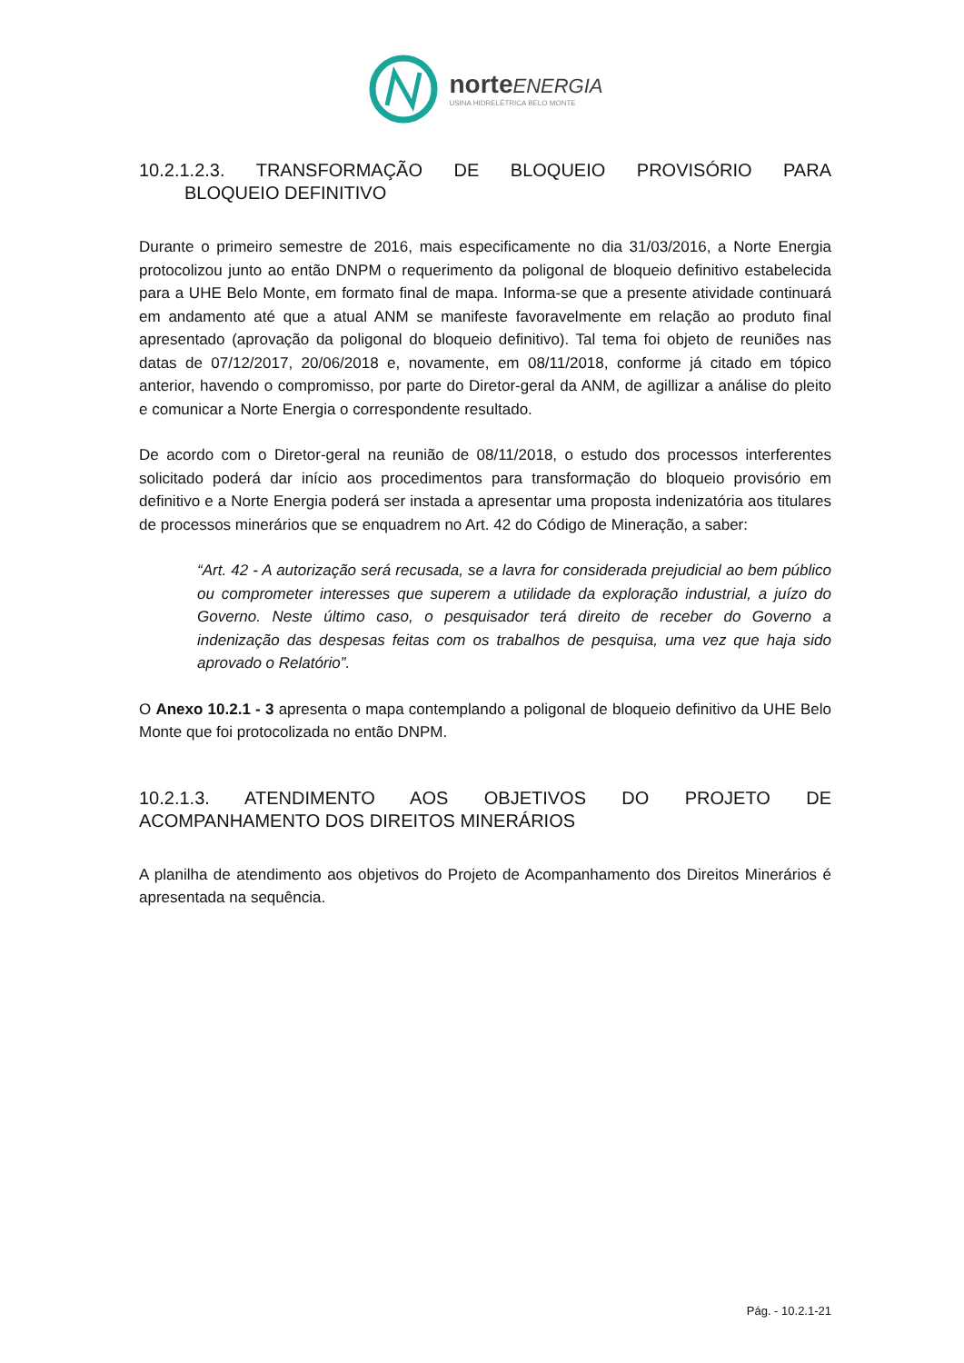norteENERGIA
USINA HIDRELÉTRICA BELO MONTE
10.2.1.2.3. TRANSFORMAÇÃO DE BLOQUEIO PROVISÓRIO PARA
BLOQUEIO DEFINITIVO
Durante o primeiro semestre de 2016, mais especificamente no dia 31/03/2016, a Norte Energia protocolizou junto ao então DNPM o requerimento da poligonal de bloqueio definitivo estabelecida para a UHE Belo Monte, em formato final de mapa. Informa-se que a presente atividade continuará em andamento até que a atual ANM se manifeste favoravelmente em relação ao produto final apresentado (aprovação da poligonal do bloqueio definitivo). Tal tema foi objeto de reuniões nas datas de 07/12/2017, 20/06/2018 e, novamente, em 08/11/2018, conforme já citado em tópico anterior, havendo o compromisso, por parte do Diretor-geral da ANM, de agillizar a análise do pleito e comunicar a Norte Energia o correspondente resultado.
De acordo com o Diretor-geral na reunião de 08/11/2018, o estudo dos processos interferentes solicitado poderá dar início aos procedimentos para transformação do bloqueio provisório em definitivo e a Norte Energia poderá ser instada a apresentar uma proposta indenizatória aos titulares de processos minerários que se enquadrem no Art. 42 do Código de Mineração, a saber:
“Art. 42 - A autorização será recusada, se a lavra for considerada prejudicial ao bem público ou comprometer interesses que superem a utilidade da exploração industrial, a juízo do Governo. Neste último caso, o pesquisador terá direito de receber do Governo a indenização das despesas feitas com os trabalhos de pesquisa, uma vez que haja sido aprovado o Relatório”.
O Anexo 10.2.1 - 3 apresenta o mapa contemplando a poligonal de bloqueio definitivo da UHE Belo Monte que foi protocolizada no então DNPM.
10.2.1.3. ATENDIMENTO AOS OBJETIVOS DO PROJETO DE
ACOMPANHAMENTO DOS DIREITOS MINERÁRIOS
A planilha de atendimento aos objetivos do Projeto de Acompanhamento dos Direitos Minerários é apresentada na sequência.
Pág. - 10.2.1-21